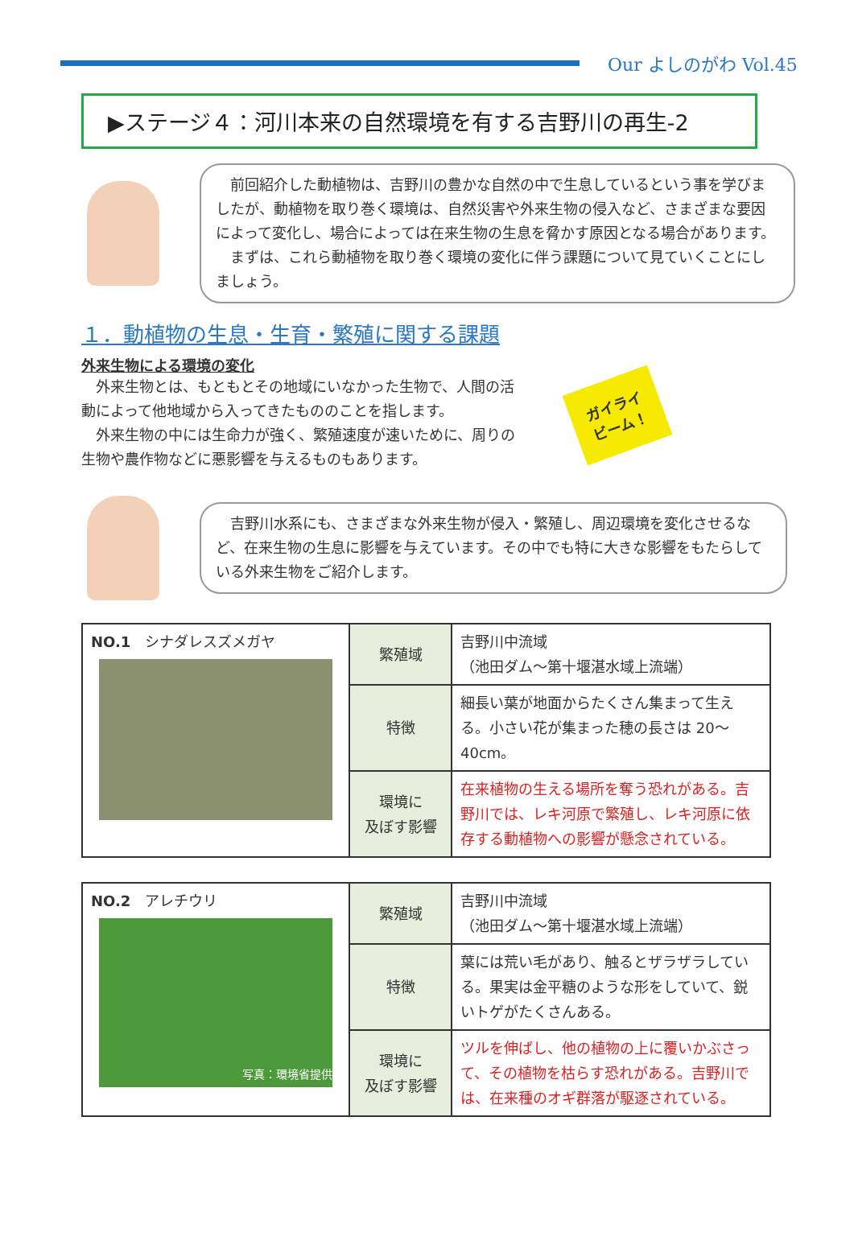Our よしのがわ Vol.45
▶ステージ４：河川本来の自然環境を有する吉野川の再生-2
　前回紹介した動植物は、吉野川の豊かな自然の中で生息しているという事を学びましたが、動植物を取り巻く環境は、自然災害や外来生物の侵入など、さまざまな要因によって変化し、場合によっては在来生物の生息を脅かす原因となる場合があります。
　まずは、これら動植物を取り巻く環境の変化に伴う課題について見ていくことにしましょう。
１．動植物の生息・生育・繁殖に関する課題
外来生物による環境の変化
　外来生物とは、もともとその地域にいなかった生物で、人間の活動によって他地域から入ってきたもののことを指します。
　外来生物の中には生命力が強く、繁殖速度が速いために、周りの生物や農作物などに悪影響を与えるものもあります。
ガイライ
ビーム！
　吉野川水系にも、さまざまな外来生物が侵入・繁殖し、周辺環境を変化させるなど、在来生物の生息に影響を与えています。その中でも特に大きな影響をもたらしている外来生物をご紹介します。
| NO.1 シナダレスズメガヤ | 繁殖域 | 吉野川中流域 （池田ダム～第十堰湛水域上流端） |
| | 特徴 | 細長い葉が地面からたくさん集まって生える。小さい花が集まった穂の長さは 20～40cm。 |
| | 環境に 及ぼす影響 | 在来植物の生える場所を奪う恐れがある。吉野川では、レキ河原で繁殖し、レキ河原に依存する動植物への影響が懸念されている。 |
| NO.2 アレチウリ 写真：環境省提供 | 繁殖域 | 吉野川中流域 （池田ダム～第十堰湛水域上流端） |
| | 特徴 | 葉には荒い毛があり、触るとザラザラしている。果実は金平糖のような形をしていて、鋭いトゲがたくさんある。 |
| | 環境に 及ぼす影響 | ツルを伸ばし、他の植物の上に覆いかぶさって、その植物を枯らす恐れがある。吉野川では、在来種のオギ群落が駆逐されている。 |